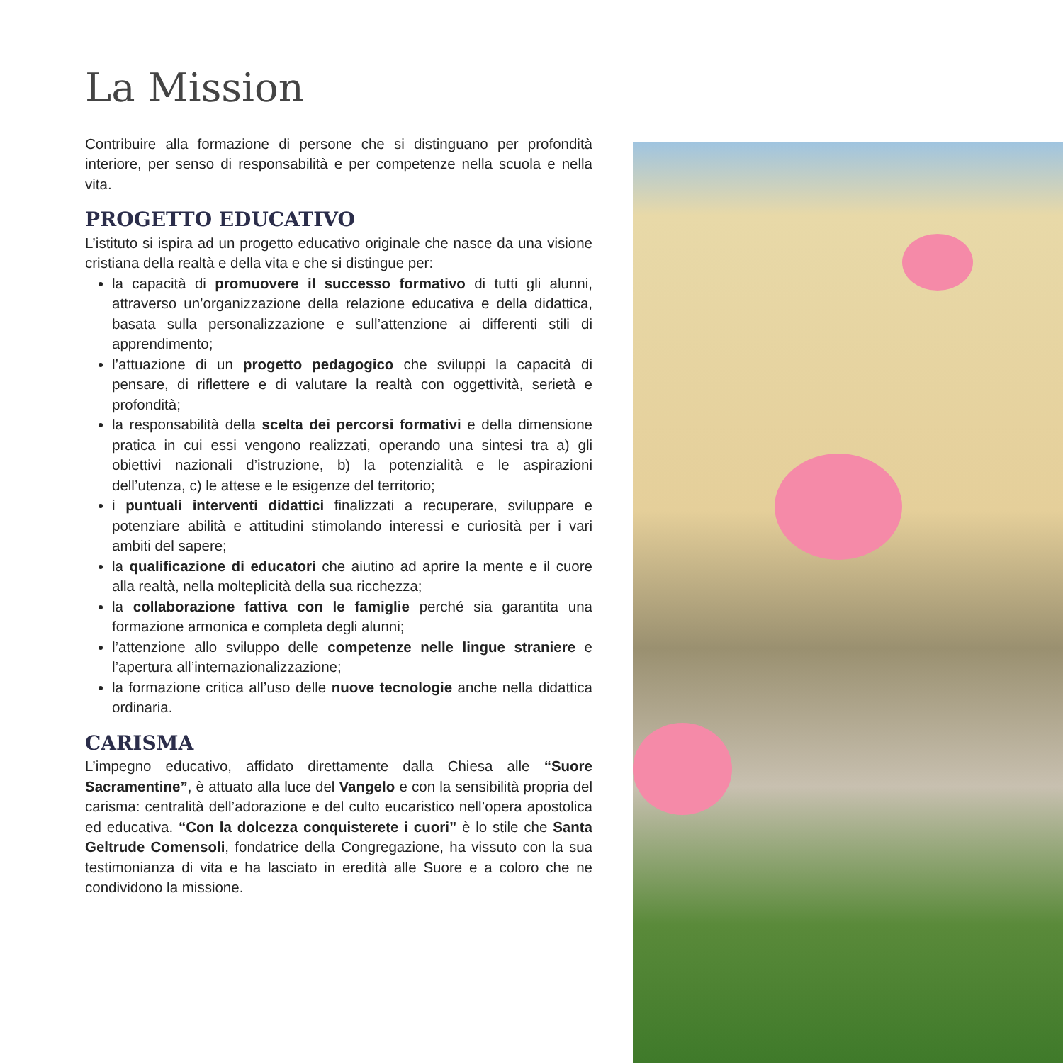La Mission
Contribuire alla formazione di persone che si distinguano per profondità interiore, per senso di responsabilità e per competenze nella scuola e nella vita.
PROGETTO EDUCATIVO
L’istituto si ispira ad un progetto educativo originale che nasce da una visione cristiana della realtà e della vita e che si distingue per:
la capacità di promuovere il successo formativo di tutti gli alunni, attraverso un’organizzazione della relazione educativa e della didattica, basata sulla personalizzazione e sull’attenzione ai differenti stili di apprendimento;
l’attuazione di un progetto pedagogico che sviluppi la capacità di pensare, di riflettere e di valutare la realtà con oggettività, serietà e profondità;
la responsabilità della scelta dei percorsi formativi e della dimensione pratica in cui essi vengono realizzati, operando una sintesi tra a) gli obiettivi nazionali d’istruzione, b) la potenzialità e le aspirazioni dell’utenza, c) le attese e le esigenze del territorio;
i puntuali interventi didattici finalizzati a recuperare, sviluppare e potenziare abilità e attitudini stimolando interessi e curiosità per i vari ambiti del sapere;
la qualificazione di educatori che aiutino ad aprire la mente e il cuore alla realtà, nella molteplicità della sua ricchezza;
la collaborazione fattiva con le famiglie perché sia garantita una formazione armonica e completa degli alunni;
l’attenzione allo sviluppo delle competenze nelle lingue straniere e l’apertura all’internazionalizzazione;
la formazione critica all’uso delle nuove tecnologie anche nella didattica ordinaria.
CARISMA
L’impegno educativo, affidato direttamente dalla Chiesa alle “Suore Sacramentine”, è attuato alla luce del Vangelo e con la sensibilità propria del carisma: centralità dell’adorazione e del culto eucaristico nell’opera apostolica ed educativa. “Con la dolcezza conquisterete i cuori” è lo stile che Santa Geltrude Comensoli, fondatrice della Congregazione, ha vissuto con la sua testimonianza di vita e ha lasciato in eredità alle Suore e a coloro che ne condividono la missione.